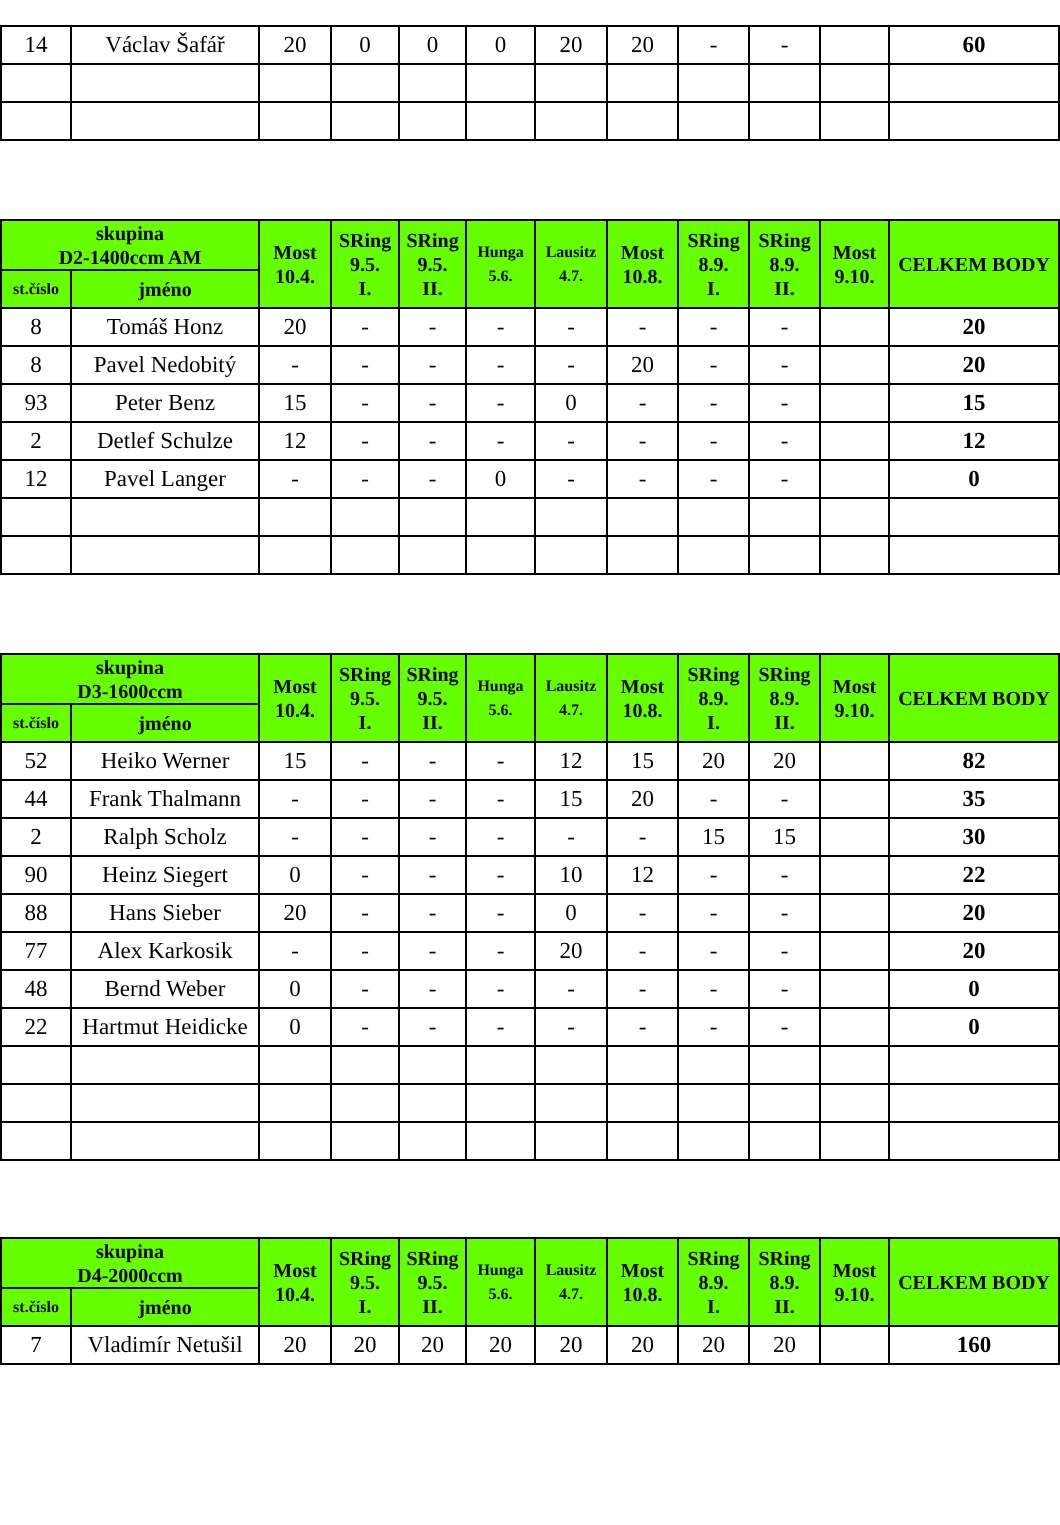| 14 | Václav Šafář | 20 | 0 | 0 | 0 | 20 | 20 | - | - | | 60 |
| skupina D2-1400ccm AM | | Most 10.4. | SRing 9.5. I. | SRing 9.5. II. | Hunga 5.6. | Lausitz 4.7. | Most 10.8. | SRing 8.9. I. | SRing 8.9. II. | Most 9.10. | CELKEM BODY |
| --- | --- | --- | --- | --- | --- | --- | --- | --- | --- | --- | --- |
| st.číslo | jméno | | | | | | | | | | |
| 8 | Tomáš Honz | 20 | - | - | - | - | - | - | - | | 20 |
| 8 | Pavel Nedobitý | - | - | - | - | - | 20 | - | - | | 20 |
| 93 | Peter Benz | 15 | - | - | - | 0 | - | - | - | | 15 |
| 2 | Detlef Schulze | 12 | - | - | - | - | - | - | - | | 12 |
| 12 | Pavel Langer | - | - | - | 0 | - | - | - | - | | 0 |
| skupina D3-1600ccm | | Most 10.4. | SRing 9.5. I. | SRing 9.5. II. | Hunga 5.6. | Lausitz 4.7. | Most 10.8. | SRing 8.9. I. | SRing 8.9. II. | Most 9.10. | CELKEM BODY |
| --- | --- | --- | --- | --- | --- | --- | --- | --- | --- | --- | --- |
| st.číslo | jméno | | | | | | | | | | |
| 52 | Heiko Werner | 15 | - | - | - | 12 | 15 | 20 | 20 | | 82 |
| 44 | Frank Thalmann | - | - | - | - | 15 | 20 | - | - | | 35 |
| 2 | Ralph Scholz | - | - | - | - | - | - | 15 | 15 | | 30 |
| 90 | Heinz Siegert | 0 | - | - | - | 10 | 12 | - | - | | 22 |
| 88 | Hans Sieber | 20 | - | - | - | 0 | - | - | - | | 20 |
| 77 | Alex Karkosik | - | - | - | - | 20 | - | - | - | | 20 |
| 48 | Bernd Weber | 0 | - | - | - | - | - | - | - | | 0 |
| 22 | Hartmut Heidicke | 0 | - | - | - | - | - | - | - | | 0 |
| skupina D4-2000ccm | | Most 10.4. | SRing 9.5. I. | SRing 9.5. II. | Hunga 5.6. | Lausitz 4.7. | Most 10.8. | SRing 8.9. I. | SRing 8.9. II. | Most 9.10. | CELKEM BODY |
| --- | --- | --- | --- | --- | --- | --- | --- | --- | --- | --- | --- |
| st.číslo | jméno | | | | | | | | | | |
| 7 | Vladimír Netušil | 20 | 20 | 20 | 20 | 20 | 20 | 20 | 20 | | 160 |